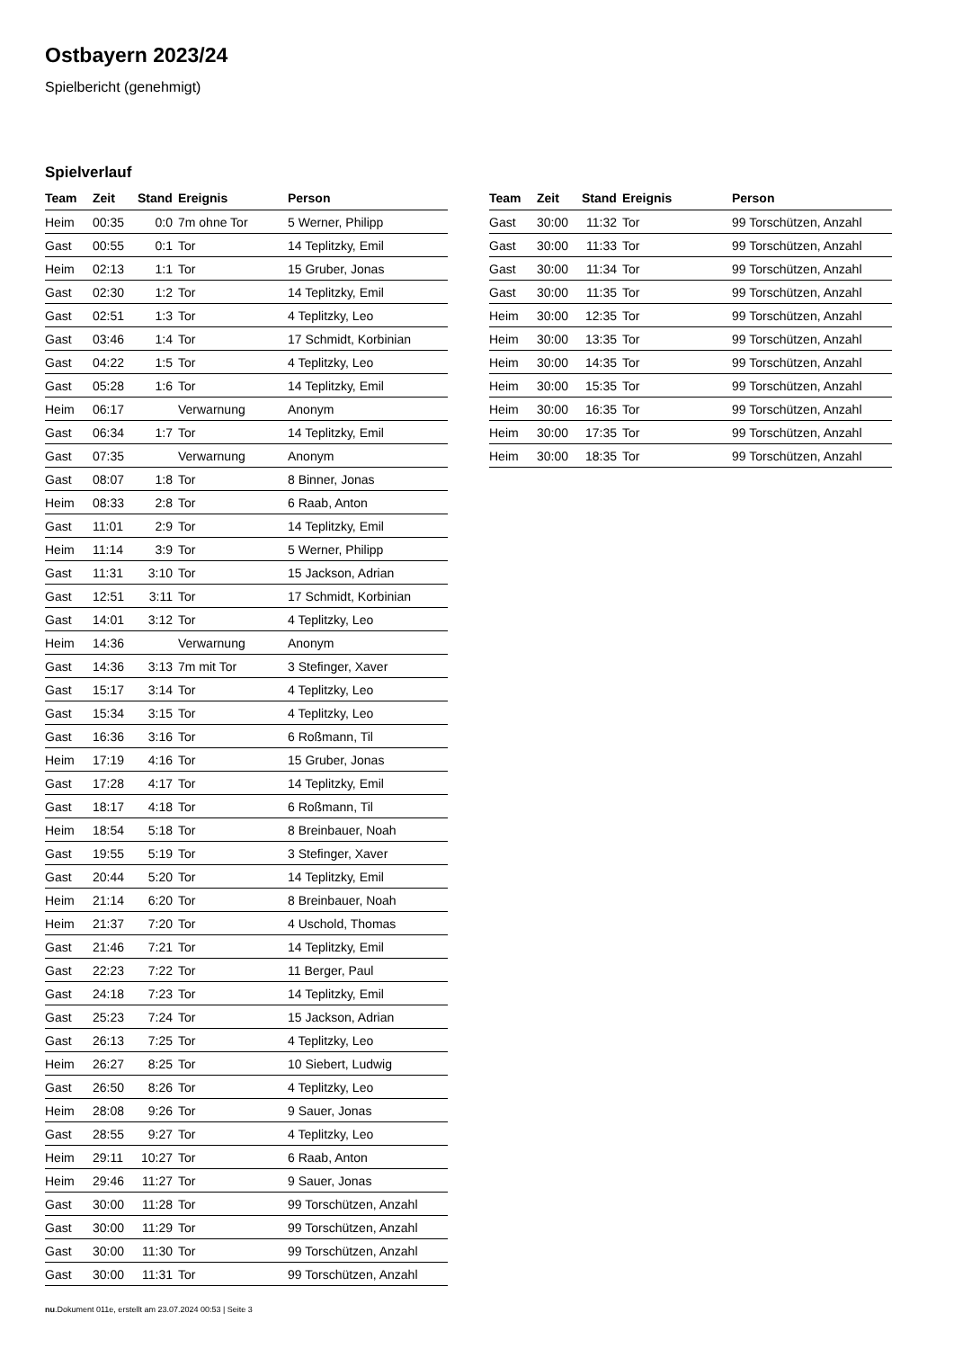Ostbayern 2023/24
Spielbericht (genehmigt)
Spielverlauf
| Team | Zeit | Stand | Ereignis | Person |
| --- | --- | --- | --- | --- |
| Heim | 00:35 | 0:0 | 7m ohne Tor | 5 Werner, Philipp |
| Gast | 00:55 | 0:1 | Tor | 14 Teplitzky, Emil |
| Heim | 02:13 | 1:1 | Tor | 15 Gruber, Jonas |
| Gast | 02:30 | 1:2 | Tor | 14 Teplitzky, Emil |
| Gast | 02:51 | 1:3 | Tor | 4 Teplitzky, Leo |
| Gast | 03:46 | 1:4 | Tor | 17 Schmidt, Korbinian |
| Gast | 04:22 | 1:5 | Tor | 4 Teplitzky, Leo |
| Gast | 05:28 | 1:6 | Tor | 14 Teplitzky, Emil |
| Heim | 06:17 | | Verwarnung | Anonym |
| Gast | 06:34 | 1:7 | Tor | 14 Teplitzky, Emil |
| Gast | 07:35 | | Verwarnung | Anonym |
| Gast | 08:07 | 1:8 | Tor | 8 Binner, Jonas |
| Heim | 08:33 | 2:8 | Tor | 6 Raab, Anton |
| Gast | 11:01 | 2:9 | Tor | 14 Teplitzky, Emil |
| Heim | 11:14 | 3:9 | Tor | 5 Werner, Philipp |
| Gast | 11:31 | 3:10 | Tor | 15 Jackson, Adrian |
| Gast | 12:51 | 3:11 | Tor | 17 Schmidt, Korbinian |
| Gast | 14:01 | 3:12 | Tor | 4 Teplitzky, Leo |
| Heim | 14:36 | | Verwarnung | Anonym |
| Gast | 14:36 | 3:13 | 7m mit Tor | 3 Stefinger, Xaver |
| Gast | 15:17 | 3:14 | Tor | 4 Teplitzky, Leo |
| Gast | 15:34 | 3:15 | Tor | 4 Teplitzky, Leo |
| Gast | 16:36 | 3:16 | Tor | 6 Roßmann, Til |
| Heim | 17:19 | 4:16 | Tor | 15 Gruber, Jonas |
| Gast | 17:28 | 4:17 | Tor | 14 Teplitzky, Emil |
| Gast | 18:17 | 4:18 | Tor | 6 Roßmann, Til |
| Heim | 18:54 | 5:18 | Tor | 8 Breinbauer, Noah |
| Gast | 19:55 | 5:19 | Tor | 3 Stefinger, Xaver |
| Gast | 20:44 | 5:20 | Tor | 14 Teplitzky, Emil |
| Heim | 21:14 | 6:20 | Tor | 8 Breinbauer, Noah |
| Heim | 21:37 | 7:20 | Tor | 4 Uschold, Thomas |
| Gast | 21:46 | 7:21 | Tor | 14 Teplitzky, Emil |
| Gast | 22:23 | 7:22 | Tor | 11 Berger, Paul |
| Gast | 24:18 | 7:23 | Tor | 14 Teplitzky, Emil |
| Gast | 25:23 | 7:24 | Tor | 15 Jackson, Adrian |
| Gast | 26:13 | 7:25 | Tor | 4 Teplitzky, Leo |
| Heim | 26:27 | 8:25 | Tor | 10 Siebert, Ludwig |
| Gast | 26:50 | 8:26 | Tor | 4 Teplitzky, Leo |
| Heim | 28:08 | 9:26 | Tor | 9 Sauer, Jonas |
| Gast | 28:55 | 9:27 | Tor | 4 Teplitzky, Leo |
| Heim | 29:11 | 10:27 | Tor | 6 Raab, Anton |
| Heim | 29:46 | 11:27 | Tor | 9 Sauer, Jonas |
| Gast | 30:00 | 11:28 | Tor | 99 Torschützen, Anzahl |
| Gast | 30:00 | 11:29 | Tor | 99 Torschützen, Anzahl |
| Gast | 30:00 | 11:30 | Tor | 99 Torschützen, Anzahl |
| Gast | 30:00 | 11:31 | Tor | 99 Torschützen, Anzahl |
| Team | Zeit | Stand | Ereignis | Person |
| --- | --- | --- | --- | --- |
| Gast | 30:00 | 11:32 | Tor | 99 Torschützen, Anzahl |
| Gast | 30:00 | 11:33 | Tor | 99 Torschützen, Anzahl |
| Gast | 30:00 | 11:34 | Tor | 99 Torschützen, Anzahl |
| Gast | 30:00 | 11:35 | Tor | 99 Torschützen, Anzahl |
| Heim | 30:00 | 12:35 | Tor | 99 Torschützen, Anzahl |
| Heim | 30:00 | 13:35 | Tor | 99 Torschützen, Anzahl |
| Heim | 30:00 | 14:35 | Tor | 99 Torschützen, Anzahl |
| Heim | 30:00 | 15:35 | Tor | 99 Torschützen, Anzahl |
| Heim | 30:00 | 16:35 | Tor | 99 Torschützen, Anzahl |
| Heim | 30:00 | 17:35 | Tor | 99 Torschützen, Anzahl |
| Heim | 30:00 | 18:35 | Tor | 99 Torschützen, Anzahl |
nu.Dokument 011e, erstellt am 23.07.2024 00:53 | Seite 3